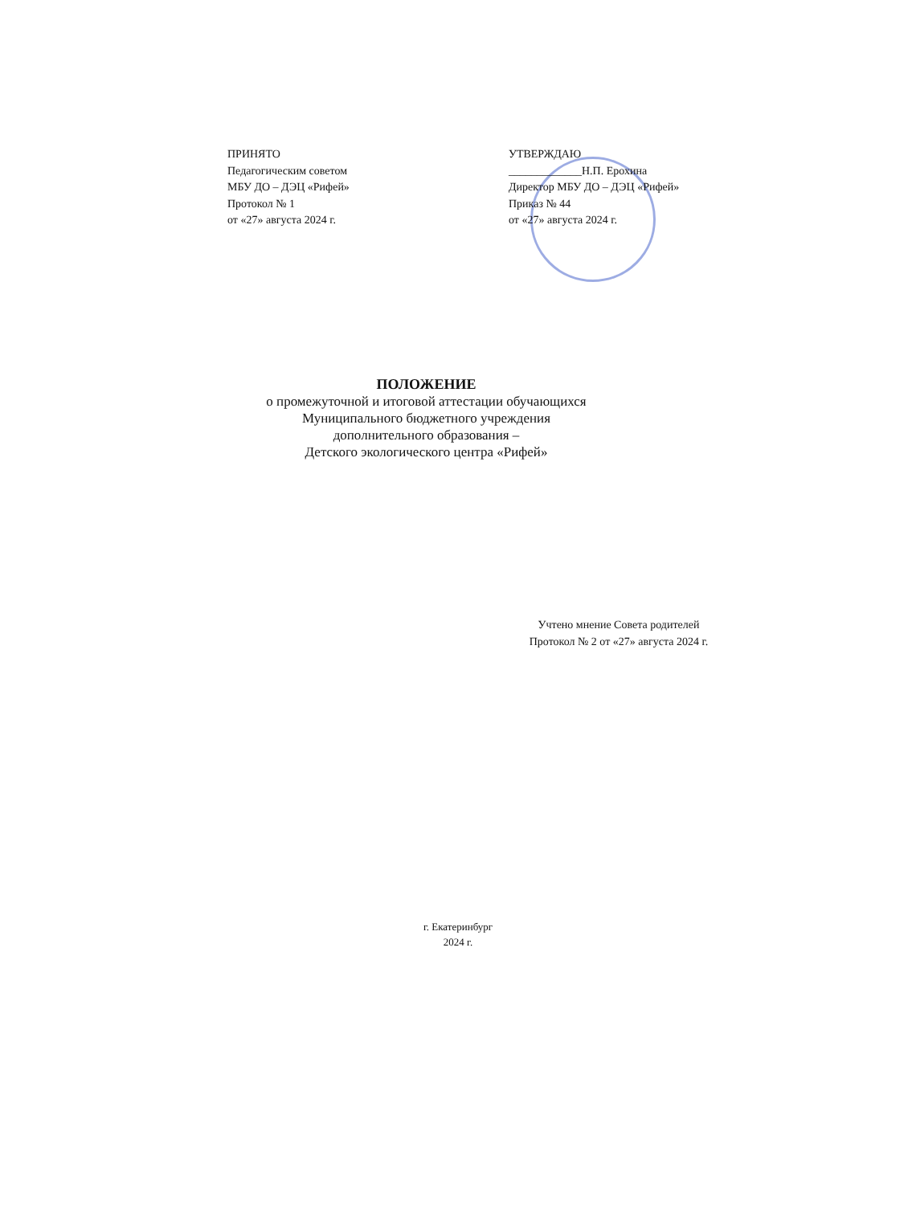ПРИНЯТО
Педагогическим советом
МБУ ДО – ДЭЦ «Рифей»
Протокол № 1
от «27» августа 2024 г.
УТВЕРЖДАЮ
_____________Н.П. Ерохина
Директор МБУ ДО – ДЭЦ «Рифей»
Приказ № 44
от «27» августа 2024 г.
ПОЛОЖЕНИЕ
о промежуточной и итоговой аттестации обучающихся
Муниципального бюджетного учреждения
дополнительного образования –
Детского экологического центра «Рифей»
Учтено мнение Совета родителей
Протокол № 2 от «27» августа 2024 г.
г. Екатеринбург
2024 г.